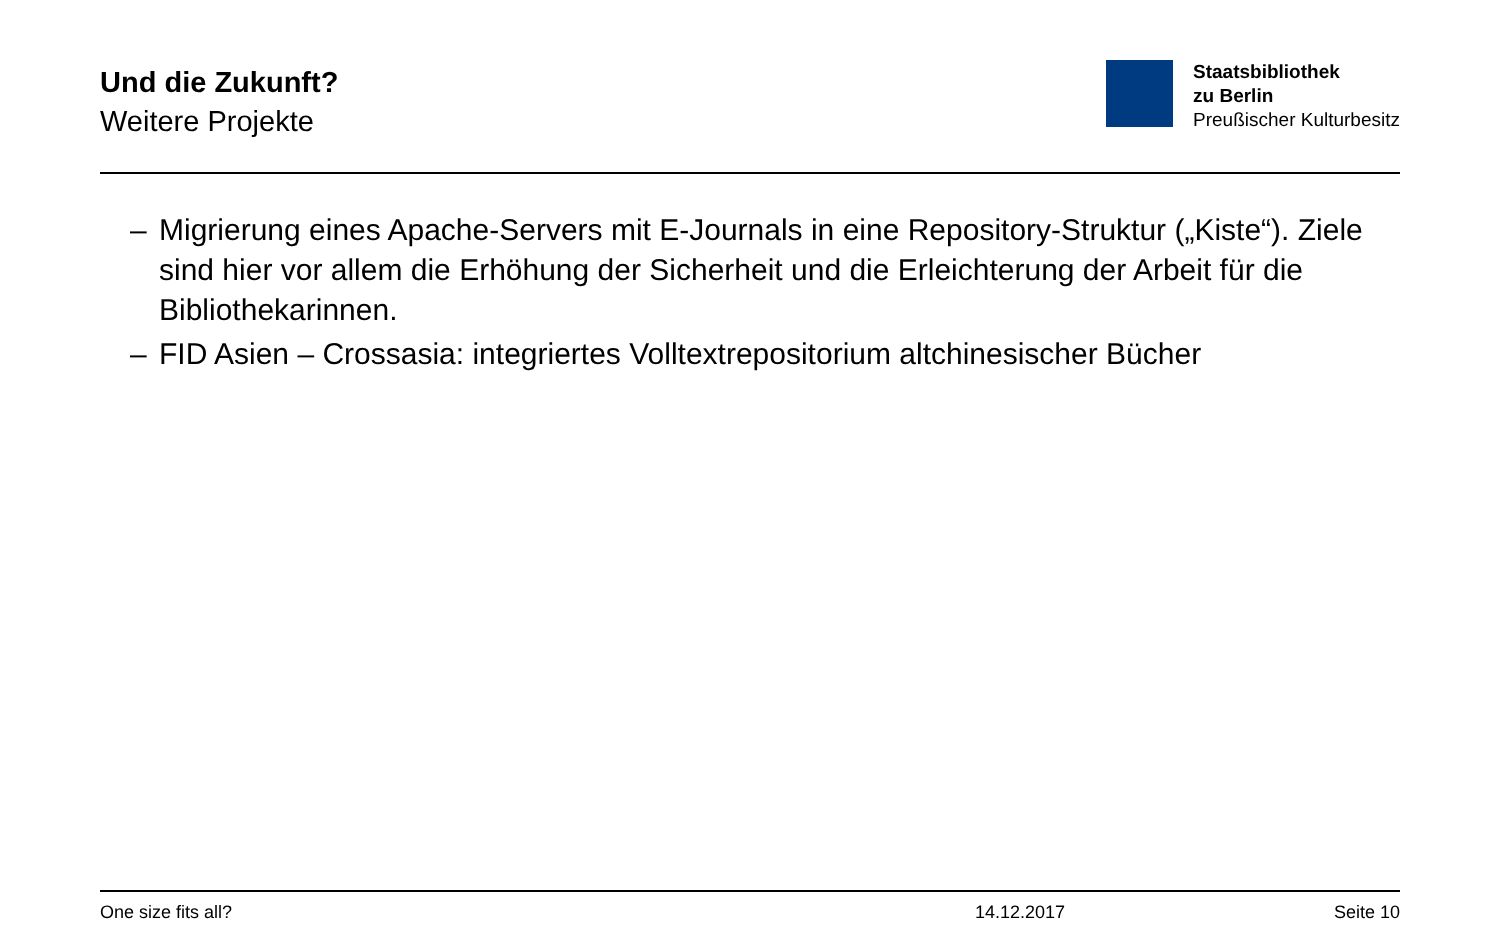Und die Zukunft?
Weitere Projekte
Staatsbibliothek
zu Berlin
Preußischer Kulturbesitz
– Migrierung eines Apache-Servers mit E-Journals in eine Repository-Struktur („Kiste“). Ziele sind hier vor allem die Erhöhung der Sicherheit und die Erleichterung der Arbeit für die Bibliothekarinnen.
– FID Asien – Crossasia: integriertes Volltextrepositorium altchinesischer Bücher
One size fits all? 14.12.2017 Seite 10